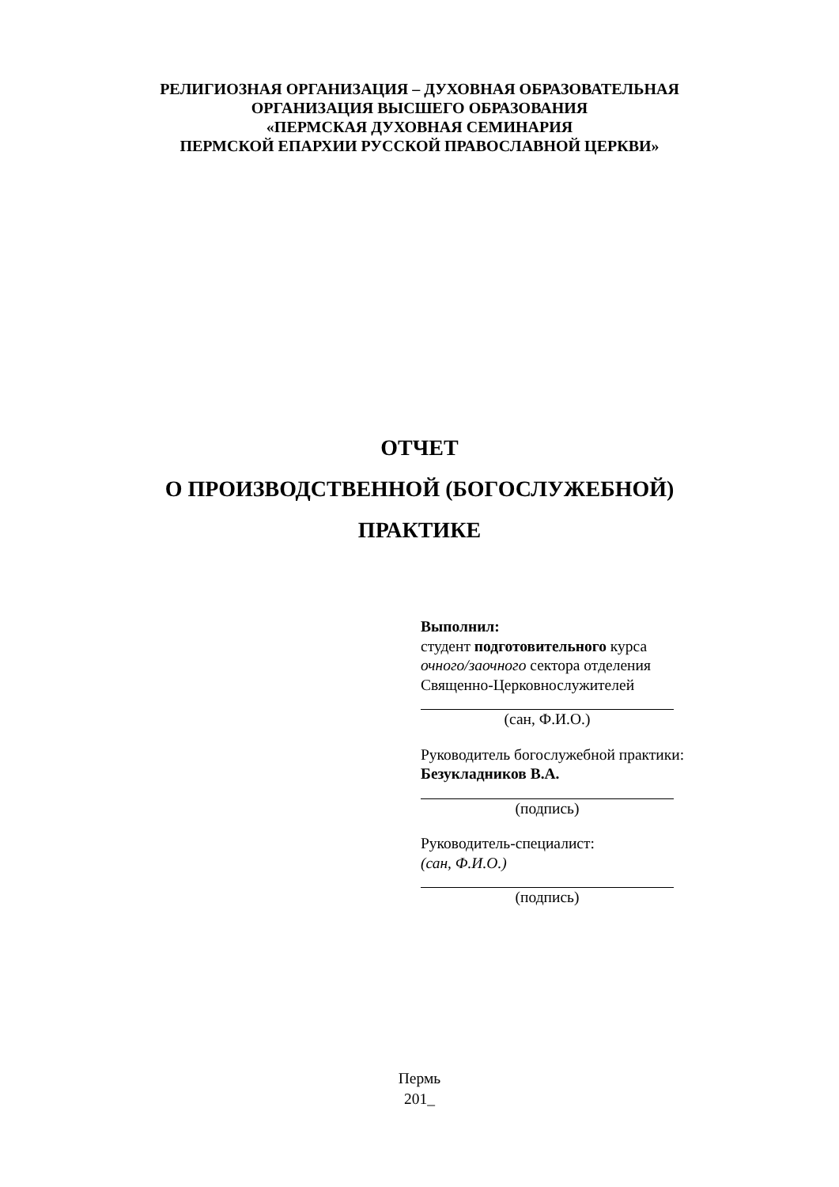РЕЛИГИОЗНАЯ ОРГАНИЗАЦИЯ – ДУХОВНАЯ ОБРАЗОВАТЕЛЬНАЯ
ОРГАНИЗАЦИЯ ВЫСШЕГО ОБРАЗОВАНИЯ
«ПЕРМСКАЯ ДУХОВНАЯ СЕМИНАРИЯ
ПЕРМСКОЙ ЕПАРХИИ РУССКОЙ ПРАВОСЛАВНОЙ ЦЕРКВИ»
ОТЧЕТ
О ПРОИЗВОДСТВЕННОЙ (БОГОСЛУЖЕБНОЙ)
ПРАКТИКЕ
Выполнил:
студент подготовительного курса
очного/заочного сектора отделения
Священно-Церковнослужителей
(сан, Ф.И.О.)
Руководитель богослужебной практики:
Безукладников В.А.
(подпись)
Руководитель-специалист:
(сан, Ф.И.О.)
(подпись)
Пермь
201_